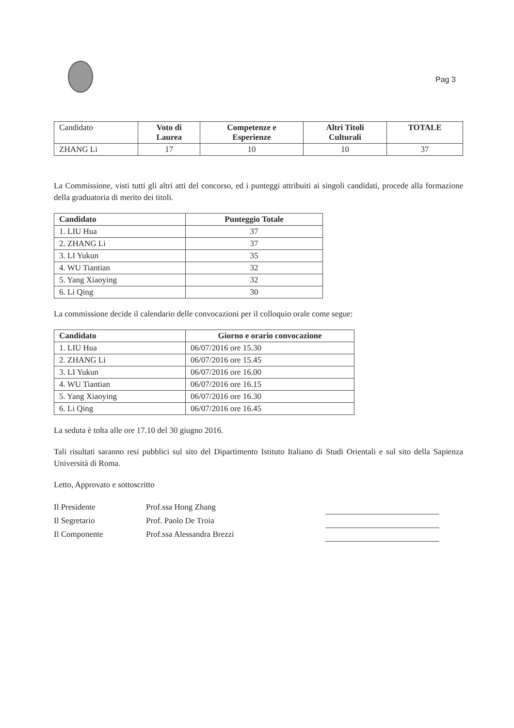Pag 3
| Candidato | Voto di Laurea | Competenze e Esperienze | Altri Titoli Culturali | TOTALE |
| ZHANG Li | 17 | 10 | 10 | 37 |
La Commissione, visti tutti gli altri atti del concorso, ed i punteggi attribuiti ai singoli candidati, procede alla formazione della graduatoria di merito dei titoli.
| Candidato | Punteggio Totale |
| --- | --- |
| 1. LIU Hua | 37 |
| 2. ZHANG Li | 37 |
| 3. LI Yukun | 35 |
| 4. WU Tiantian | 32 |
| 5. Yang Xiaoying | 32 |
| 6. Li Qing | 30 |
La commissione decide il calendario delle convocazioni per il colloquio orale come segue:
| Candidato | Giorno e orario convocazione |
| --- | --- |
| 1. LIU Hua | 06/07/2016 ore 15.30 |
| 2. ZHANG Li | 06/07/2016 ore 15.45 |
| 3. LI Yukun | 06/07/2016 ore 16.00 |
| 4. WU Tiantian | 06/07/2016 ore 16.15 |
| 5. Yang Xiaoying | 06/07/2016 ore 16.30 |
| 6. Li Qing | 06/07/2016 ore 16.45 |
La seduta è tolta alle ore 17.10 del 30 giugno 2016.
Tali risultati saranno resi pubblici sul sito del Dipartimento Istituto Italiano di Studi Orientali e sul sito della Sapienza Università di Roma.
Letto, Approvato e sottoscritto
| Il Presidente | Prof.ssa Hong Zhang | |
| Il Segretario | Prof. Paolo De Troia | |
| Il Componente | Prof.ssa Alessandra Brezzi | |